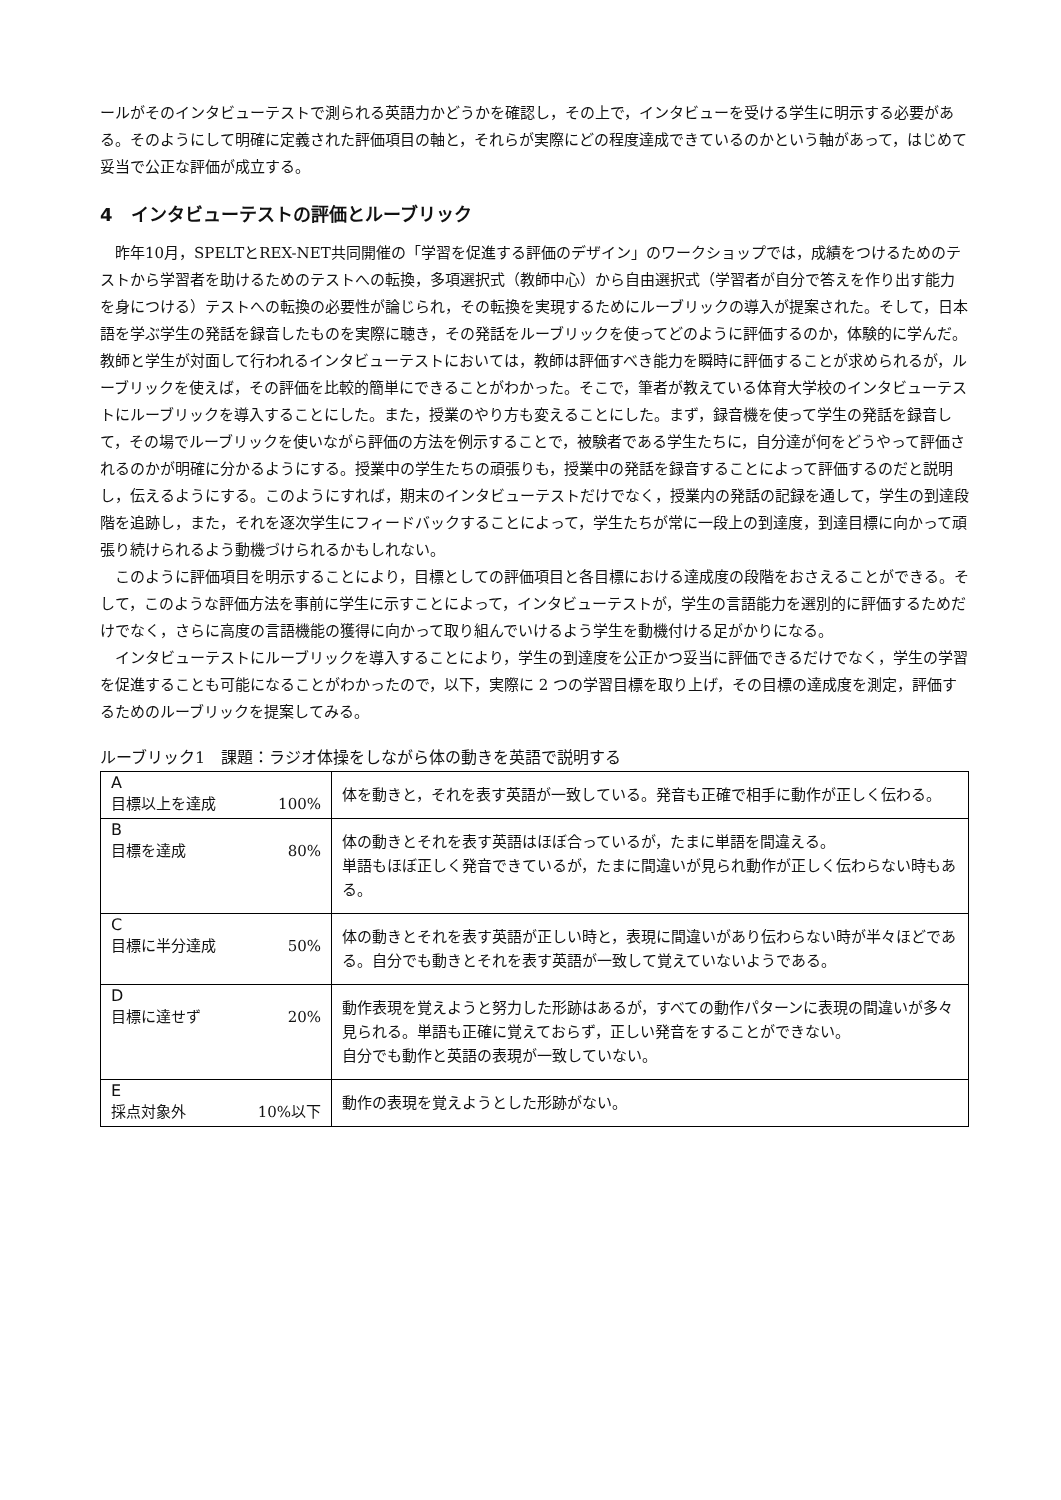ールがそのインタビューテストで測られる英語力かどうかを確認し，その上で，インタビューを受ける学生に明示する必要がある。そのようにして明確に定義された評価項目の軸と，それらが実際にどの程度達成できているのかという軸があって，はじめて妥当で公正な評価が成立する。
4　インタビューテストの評価とルーブリック
昨年10月，SPELTとREX-NET共同開催の「学習を促進する評価のデザイン」のワークショップでは，成績をつけるためのテストから学習者を助けるためのテストへの転換，多項選択式（教師中心）から自由選択式（学習者が自分で答えを作り出す能力を身につける）テストへの転換の必要性が論じられ，その転換を実現するためにルーブリックの導入が提案された。そして，日本語を学ぶ学生の発話を録音したものを実際に聴き，その発話をルーブリックを使ってどのように評価するのか，体験的に学んだ。教師と学生が対面して行われるインタビューテストにおいては，教師は評価すべき能力を瞬時に評価することが求められるが，ルーブリックを使えば，その評価を比較的簡単にできることがわかった。そこで，筆者が教えている体育大学校のインタビューテストにルーブリックを導入することにした。また，授業のやり方も変えることにした。まず，録音機を使って学生の発話を録音して，その場でルーブリックを使いながら評価の方法を例示することで，被験者である学生たちに，自分達が何をどうやって評価されるのかが明確に分かるようにする。授業中の学生たちの頑張りも，授業中の発話を録音することによって評価するのだと説明し，伝えるようにする。このようにすれば，期末のインタビューテストだけでなく，授業内の発話の記録を通して，学生の到達段階を追跡し，また，それを逐次学生にフィードバックすることによって，学生たちが常に一段上の到達度，到達目標に向かって頑張り続けられるよう動機づけられるかもしれない。
このように評価項目を明示することにより，目標としての評価項目と各目標における達成度の段階をおさえることができる。そして，このような評価方法を事前に学生に示すことによって，インタビューテストが，学生の言語能力を選別的に評価するためだけでなく，さらに高度の言語機能の獲得に向かって取り組んでいけるよう学生を動機付ける足がかりになる。
インタビューテストにルーブリックを導入することにより，学生の到達度を公正かつ妥当に評価できるだけでなく，学生の学習を促進することも可能になることがわかったので，以下，実際に 2 つの学習目標を取り上げ，その目標の達成度を測定，評価するためのルーブリックを提案してみる。
ルーブリック1　課題：ラジオ体操をしながら体の動きを英語で説明する
| A 目標以上を達成 100% | 体を動きと，それを表す英語が一致している。発音も正確で相手に動作が正しく伝わる。 |
| B 目標を達成 80% | 体の動きとそれを表す英語はほぼ合っているが，たまに単語を間違える。 単語もほぼ正しく発音できているが，たまに間違いが見られ動作が正しく伝わらない時もある。 |
| C 目標に半分達成 50% | 体の動きとそれを表す英語が正しい時と，表現に間違いがあり伝わらない時が半々ほどである。自分でも動きとそれを表す英語が一致して覚えていないようである。 |
| D 目標に達せず 20% | 動作表現を覚えようと努力した形跡はあるが，すべての動作パターンに表現の間違いが多々見られる。単語も正確に覚えておらず，正しい発音をすることができない。 自分でも動作と英語の表現が一致していない。 |
| E 採点対象外 10%以下 | 動作の表現を覚えようとした形跡がない。 |